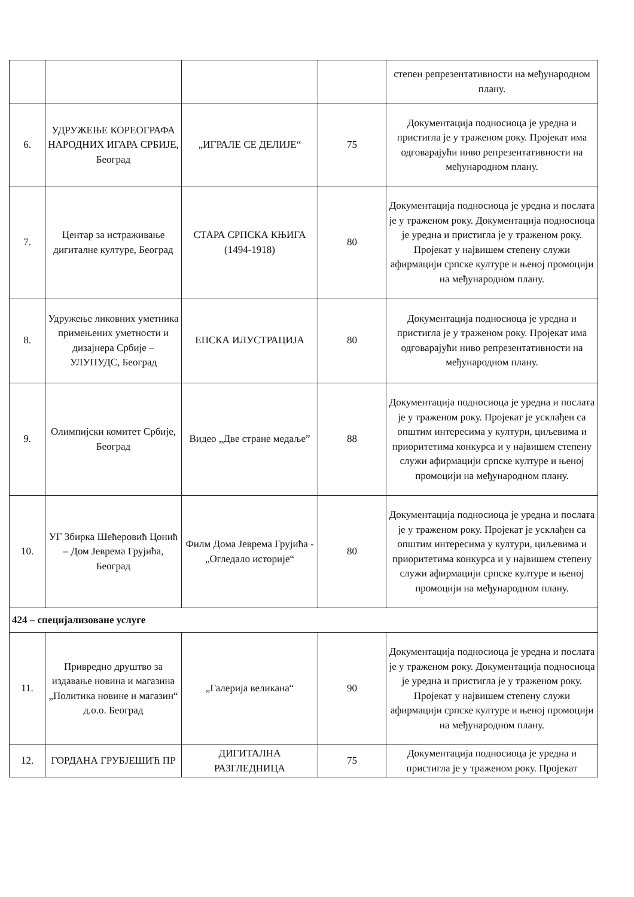| | | | | степен репрезентативности на међународном плану. |
| 6. | УДРУЖЕЊЕ КОРЕОГРАФА НАРОДНИХ ИГАРА СРБИЈЕ, Београд | „ИГРАЛЕ СЕ ДЕЛИЈЕ“ | 75 | Документација подносиоца је уредна и пристигла је у траженом року. Пројекат има одговарајући ниво репрезентативности на међународном плану. |
| 7. | Центар за истраживање дигиталне културе, Београд | СТАРА СРПСКА КЊИГА (1494-1918) | 80 | Документација подносиоца је уредна и послата је у траженом року. Документација подносиоца је уредна и пристигла је у траженом року. Пројекат у највишем степену служи афирмацији српске културе и њеној промоцији на међународном плану. |
| 8. | Удружење ликовних уметника примењених уметности и дизајнера Србије – УЛУПУДС, Београд | ЕПСКА ИЛУСТРАЦИЈА | 80 | Документација подносиоца је уредна и пристигла је у траженом року. Пројекат има одговарајући ниво репрезентативности на међународном плану. |
| 9. | Олимпијски комитет Србије, Београд | Видео „Две стране медаље” | 88 | Документација подносиоца је уредна и послата је у траженом року. Пројекат је усклађен са општим интересима у култури, циљевима и приоритетима конкурса и у највишем степену служи афирмацији српске културе и њеној промоцији на међународном плану. |
| 10. | УГ Збирка Шећеровић Цонић – Дом Јеврема Грујића, Београд | Филм Дома Јеврема Грујића - „Огледало историје“ | 80 | Документација подносиоца је уредна и послата је у траженом року. Пројекат је усклађен са општим интересима у култури, циљевима и приоритетима конкурса и у највишем степену служи афирмацији српске културе и њеној промоцији на међународном плану. |
| 424 – специјализоване услуге | | | | |
| 11. | Привредно друштво за издавање новина и магазина „Политика новине и магазин“ д.о.о. Београд | „Галерија великана“ | 90 | Документација подносиоца је уредна и послата је у траженом року. Документација подносиоца је уредна и пристигла је у траженом року. Пројекат у највишем степену служи афирмацији српске културе и њеној промоцији на међународном плану. |
| 12. | ГОРДАНА ГРУБЈЕШИЋ ПР | ДИГИТАЛНА РАЗГЛЕДНИЦА | 75 | Документација подносиоца је уредна и пристигла је у траженом року. Пројекат |